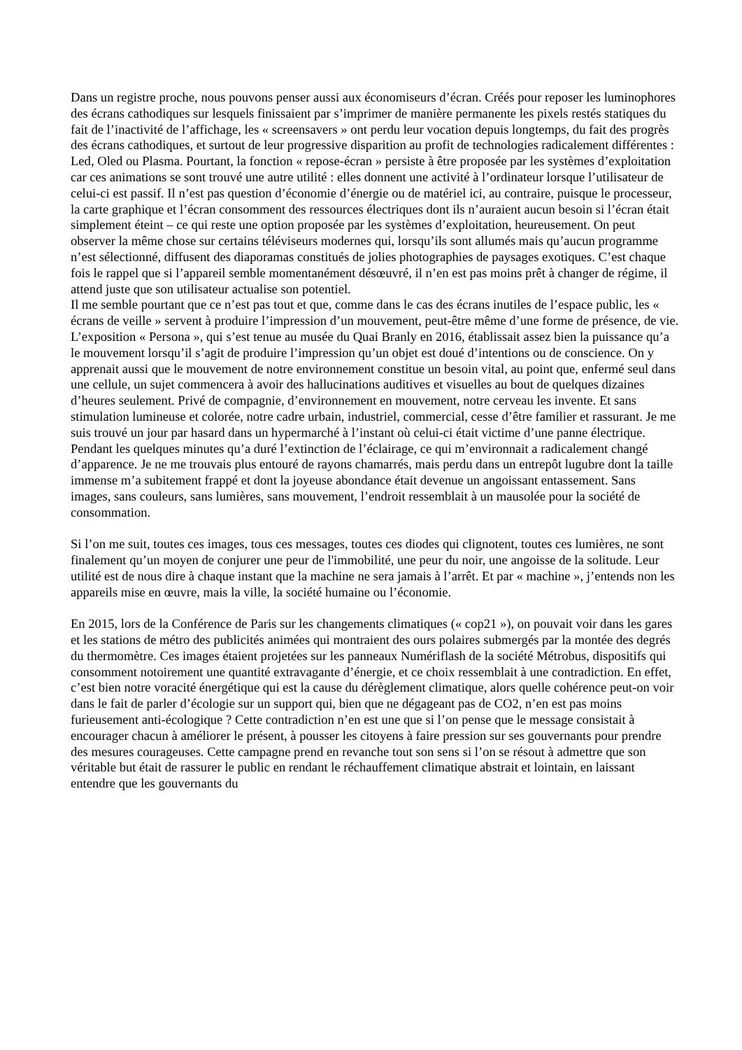Dans un registre proche, nous pouvons penser aussi aux économiseurs d’écran. Créés pour reposer les luminophores des écrans cathodiques sur lesquels finissaient par s’imprimer de manière permanente les pixels restés statiques du fait de l’inactivité de l’affichage, les « screensavers » ont perdu leur vocation depuis longtemps, du fait des progrès des écrans cathodiques, et surtout de leur progressive disparition au profit de technologies radicalement différentes : Led, Oled ou Plasma. Pourtant, la fonction « repose-écran » persiste à être proposée par les systèmes d’exploitation car ces animations se sont trouvé une autre utilité : elles donnent une activité à l’ordinateur lorsque l’utilisateur de celui-ci est passif. Il n’est pas question d’économie d’énergie ou de matériel ici, au contraire, puisque le processeur, la carte graphique et l’écran consomment des ressources électriques dont ils n’auraient aucun besoin si l’écran était simplement éteint – ce qui reste une option proposée par les systèmes d’exploitation, heureusement. On peut observer la même chose sur certains téléviseurs modernes qui, lorsqu’ils sont allumés mais qu’aucun programme n’est sélectionné, diffusent des diaporamas constitués de jolies photographies de paysages exotiques. C’est chaque fois le rappel que si l’appareil semble momentanément désœuvré, il n’en est pas moins prêt à changer de régime, il attend juste que son utilisateur actualise son potentiel.
Il me semble pourtant que ce n’est pas tout et que, comme dans le cas des écrans inutiles de l’espace public, les « écrans de veille » servent à produire l’impression d’un mouvement, peut-être même d’une forme de présence, de vie. L’exposition « Persona », qui s’est tenue au musée du Quai Branly en 2016, établissait assez bien la puissance qu’a le mouvement lorsqu’il s’agit de produire l’impression qu’un objet est doué d’intentions ou de conscience. On y apprenait aussi que le mouvement de notre environnement constitue un besoin vital, au point que, enfermé seul dans une cellule, un sujet commencera à avoir des hallucinations auditives et visuelles au bout de quelques dizaines d’heures seulement. Privé de compagnie, d’environnement en mouvement, notre cerveau les invente. Et sans stimulation lumineuse et colorée, notre cadre urbain, industriel, commercial, cesse d’être familier et rassurant. Je me suis trouvé un jour par hasard dans un hypermarché à l’instant où celui-ci était victime d’une panne électrique. Pendant les quelques minutes qu’a duré l’extinction de l’éclairage, ce qui m’environnait a radicalement changé d’apparence. Je ne me trouvais plus entouré de rayons chamarrés, mais perdu dans un entrepôt lugubre dont la taille immense m’a subitement frappé et dont la joyeuse abondance était devenue un angoissant entassement. Sans images, sans couleurs, sans lumières, sans mouvement, l’endroit ressemblait à un mausolée pour la société de consommation.
Si l’on me suit, toutes ces images, tous ces messages, toutes ces diodes qui clignotent, toutes ces lumières, ne sont finalement qu’un moyen de conjurer une peur de l'immobilité, une peur du noir, une angoisse de la solitude. Leur utilité est de nous dire à chaque instant que la machine ne sera jamais à l’arrêt. Et par « machine », j’entends non les appareils mise en œuvre, mais la ville, la société humaine ou l’économie.
En 2015, lors de la Conférence de Paris sur les changements climatiques (« cop21 »), on pouvait voir dans les gares et les stations de métro des publicités animées qui montraient des ours polaires submergés par la montée des degrés du thermomètre. Ces images étaient projetées sur les panneaux Numériflash de la société Métrobus, dispositifs qui consomment notoirement une quantité extravagante d’énergie, et ce choix ressemblait à une contradiction. En effet, c’est bien notre voracité énergétique qui est la cause du dérèglement climatique, alors quelle cohérence peut-on voir dans le fait de parler d’écologie sur un support qui, bien que ne dégageant pas de CO2, n’en est pas moins furieusement anti-écologique ? Cette contradiction n’en est une que si l’on pense que le message consistait à encourager chacun à améliorer le présent, à pousser les citoyens à faire pression sur ses gouvernants pour prendre des mesures courageuses. Cette campagne prend en revanche tout son sens si l’on se résout à admettre que son véritable but était de rassurer le public en rendant le réchauffement climatique abstrait et lointain, en laissant entendre que les gouvernants du